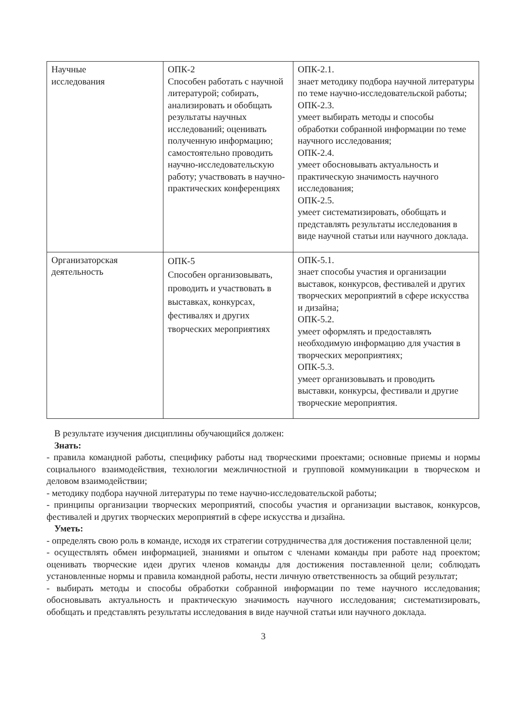| Научные исследования | ОПК-2 Способен работать с научной литературой; собирать, анализировать и обобщать результаты научных исследований; оценивать полученную информацию; самостоятельно проводить научно-исследовательскую работу; участвовать в научно-практических конференциях | ОПК-2.1. знает методику подбора научной литературы по теме научно-исследовательской работы; ОПК-2.3. умеет выбирать методы и способы обработки собранной информации по теме научного исследования; ОПК-2.4. умеет обосновывать актуальность и практическую значимость научного исследования; ОПК-2.5. умеет систематизировать, обобщать и представлять результаты исследования в виде научной статьи или научного доклада. |
| Организаторская деятельность | ОПК-5 Способен организовывать, проводить и участвовать в выставках, конкурсах, фестивалях и других творческих мероприятиях | ОПК-5.1. знает способы участия и организации выставок, конкурсов, фестивалей и других творческих мероприятий в сфере искусства и дизайна; ОПК-5.2. умеет оформлять и предоставлять необходимую информацию для участия в творческих мероприятиях; ОПК-5.3. умеет организовывать и проводить выставки, конкурсы, фестивали и другие творческие мероприятия. |
В результате изучения дисциплины обучающийся должен:
Знать:
- правила командной работы, специфику работы над творческими проектами; основные приемы и нормы социального взаимодействия, технологии межличностной и групповой коммуникации в творческом и деловом взаимодействии;
- методику подбора научной литературы по теме научно-исследовательской работы;
- принципы организации творческих мероприятий, способы участия и организации выставок, конкурсов, фестивалей и других творческих мероприятий в сфере искусства и дизайна.
Уметь:
- определять свою роль в команде, исходя их стратегии сотрудничества для достижения поставленной цели;
- осуществлять обмен информацией, знаниями и опытом с членами команды при работе над проектом; оценивать творческие идеи других членов команды для достижения поставленной цели; соблюдать установленные нормы и правила командной работы, нести личную ответственность за общий результат;
- выбирать методы и способы обработки собранной информации по теме научного исследования; обосновывать актуальность и практическую значимость научного исследования; систематизировать, обобщать и представлять результаты исследования в виде научной статьи или научного доклада.
3